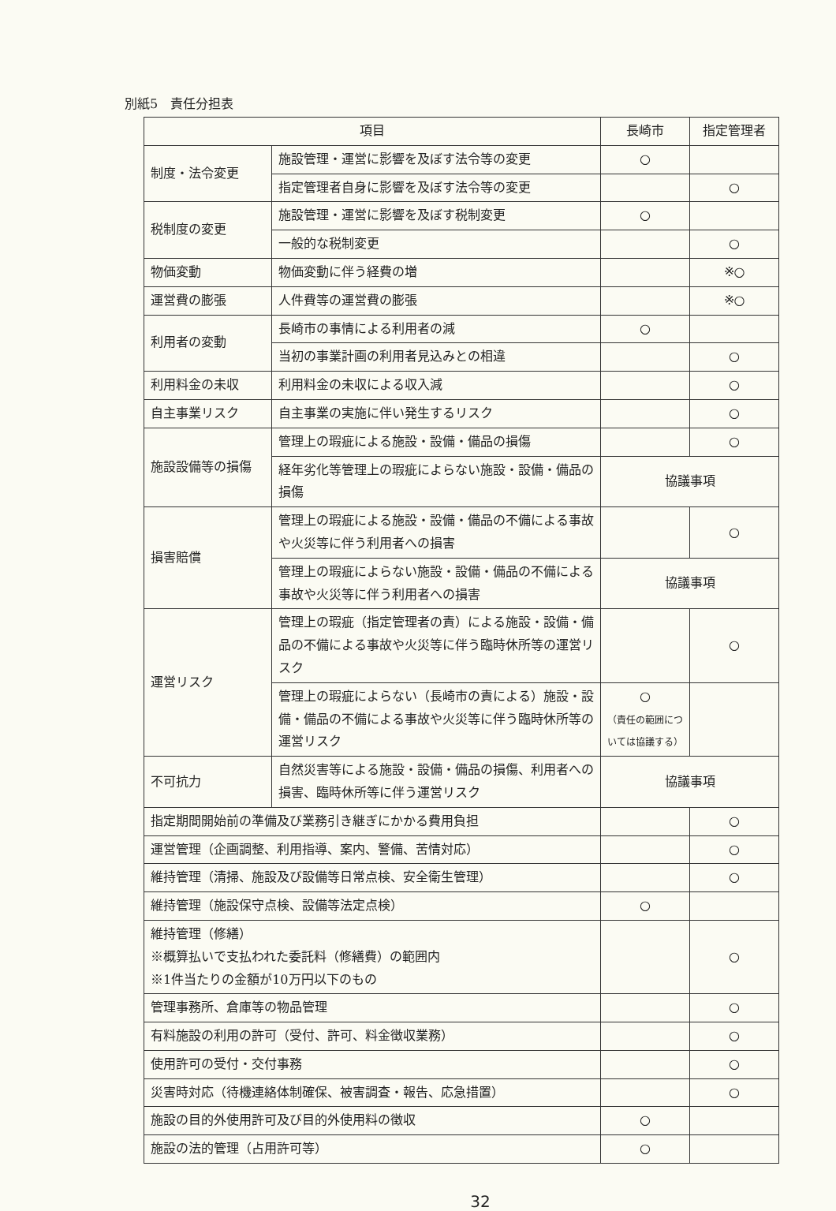別紙5　責任分担表
| 項目 | | 長崎市 | 指定管理者 |
| --- | --- | --- | --- |
| 制度・法令変更 | 施設管理・運営に影響を及ぼす法令等の変更 | ○ | |
| | 指定管理者自身に影響を及ぼす法令等の変更 | | ○ |
| 税制度の変更 | 施設管理・運営に影響を及ぼす税制変更 | ○ | |
| | 一般的な税制変更 | | ○ |
| 物価変動 | 物価変動に伴う経費の増 | | ※○ |
| 運営費の膨張 | 人件費等の運営費の膨張 | | ※○ |
| 利用者の変動 | 長崎市の事情による利用者の減 | ○ | |
| | 当初の事業計画の利用者見込みとの相違 | | ○ |
| 利用料金の未収 | 利用料金の未収による収入減 | | ○ |
| 自主事業リスク | 自主事業の実施に伴い発生するリスク | | ○ |
| 施設設備等の損傷 | 管理上の瑕疵による施設・設備・備品の損傷 | | ○ |
| | 経年劣化等管理上の瑕疵によらない施設・設備・備品の損傷 | 協議事項 | |
| 損害賠償 | 管理上の瑕疵による施設・設備・備品の不備による事故や火災等に伴う利用者への損害 | | ○ |
| | 管理上の瑕疵によらない施設・設備・備品の不備による事故や火災等に伴う利用者への損害 | 協議事項 | |
| 運営リスク | 管理上の瑕疵（指定管理者の責）による施設・設備・備品の不備による事故や火災等に伴う臨時休所等の運営リスク | | ○ |
| | 管理上の瑕疵によらない（長崎市の責による）施設・設備・備品の不備による事故や火災等に伴う臨時休所等の運営リスク | ○ （責任の範囲については協議する） | |
| 不可抗力 | 自然災害等による施設・設備・備品の損傷、利用者への損害、臨時休所等に伴う運営リスク | 協議事項 | |
| 指定期間開始前の準備及び業務引き継ぎにかかる費用負担 | | | ○ |
| 運営管理（企画調整、利用指導、案内、警備、苦情対応） | | | ○ |
| 維持管理（清掃、施設及び設備等日常点検、安全衛生管理） | | | ○ |
| 維持管理（施設保守点検、設備等法定点検） | | ○ | |
| 維持管理（修繕） ※概算払いで支払われた委託料（修繕費）の範囲内 ※1件当たりの金額が10万円以下のもの | | | ○ |
| 管理事務所、倉庫等の物品管理 | | | ○ |
| 有料施設の利用の許可（受付、許可、料金徴収業務） | | | ○ |
| 使用許可の受付・交付事務 | | | ○ |
| 災害時対応（待機連絡体制確保、被害調査・報告、応急措置） | | | ○ |
| 施設の目的外使用許可及び目的外使用料の徴収 | | ○ | |
| 施設の法的管理（占用許可等） | | ○ | |
32